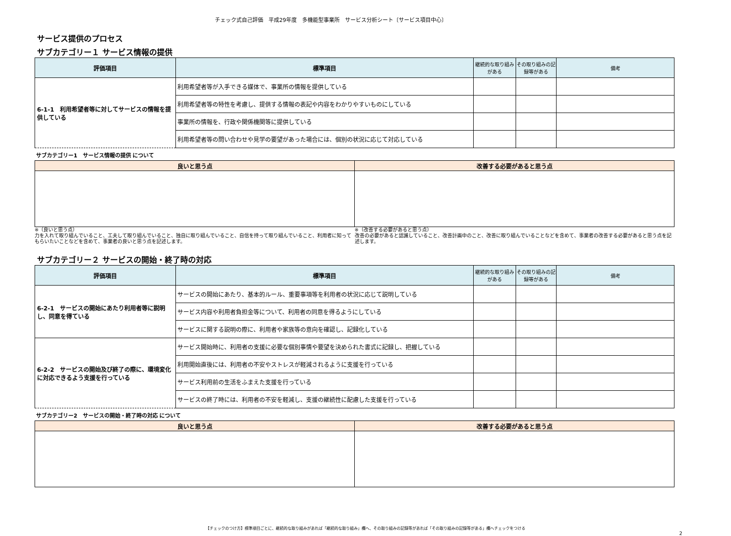チェック式自己評価　平成29年度　多機能型事業所　サービス分析シート〔サービス項目中心〕
サービス提供のプロセス
サブカテゴリー１ サービス情報の提供
| 評価項目 | 標準項目 | 継続的な取り組みがある | その取り組みの記録等がある | 備考 |
| --- | --- | --- | --- | --- |
| 6-1-1 利用希望者等に対してサービスの情報を提供している | 利用希望者等が入手できる媒体で、事業所の情報を提供している | | | |
| | 利用希望者等の特性を考慮し、提供する情報の表記や内容をわかりやすいものにしている | | | |
| | 事業所の情報を、行政や関係機関等に提供している | | | |
| | 利用希望者等の問い合わせや見学の要望があった場合には、個別の状況に応じて対応している | | | |
サブカテゴリー1　サービス情報の提供 について
| 良いと思う点 | 改善する必要があると思う点 |
| --- | --- |
※（良いと思う点）
力を入れて取り組んでいること、工夫して取り組んでいること、独自に取り組んでいること、自信を持って取り組んでいること、利用者に知ってもらいたいことなどを含めて、事業者の良いと思う点を記述します。
※（改善する必要があると思う点）
改善の必要があると認識していること、改善計画中のこと、改善に取り組んでいることなどを含めて、事業者の改善する必要があると思う点を記述します。
サブカテゴリー２ サービスの開始・終了時の対応
| 評価項目 | 標準項目 | 継続的な取り組みがある | その取り組みの記録等がある | 備考 |
| --- | --- | --- | --- | --- |
| 6-2-1 サービスの開始にあたり利用者等に説明し、同意を得ている | サービスの開始にあたり、基本的ルール、重要事項等を利用者の状況に応じて説明している | | | |
| | サービス内容や利用者負担金等について、利用者の同意を得るようにしている | | | |
| | サービスに関する説明の際に、利用者や家族等の意向を確認し、記録化している | | | |
| 6-2-2 サービスの開始及び終了の際に、環境変化に対応できるよう支援を行っている | サービス開始時に、利用者の支援に必要な個別事情や要望を決められた書式に記録し、把握している | | | |
| | 利用開始直後には、利用者の不安やストレスが軽減されるように支援を行っている | | | |
| | サービス利用前の生活をふまえた支援を行っている | | | |
| | サービスの終了時には、利用者の不安を軽減し、支援の継続性に配慮した支援を行っている | | | |
サブカテゴリー2　サービスの開始・終了時の対応 について
| 良いと思う点 | 改善する必要があると思う点 |
| --- | --- |
【チェックのつけ方】標準項目ごとに、継続的な取り組みがあれば「継続的な取り組み」欄へ、その取り組みの記録等があれば「その取り組みの記録等がある」欄へチェックをつける
2